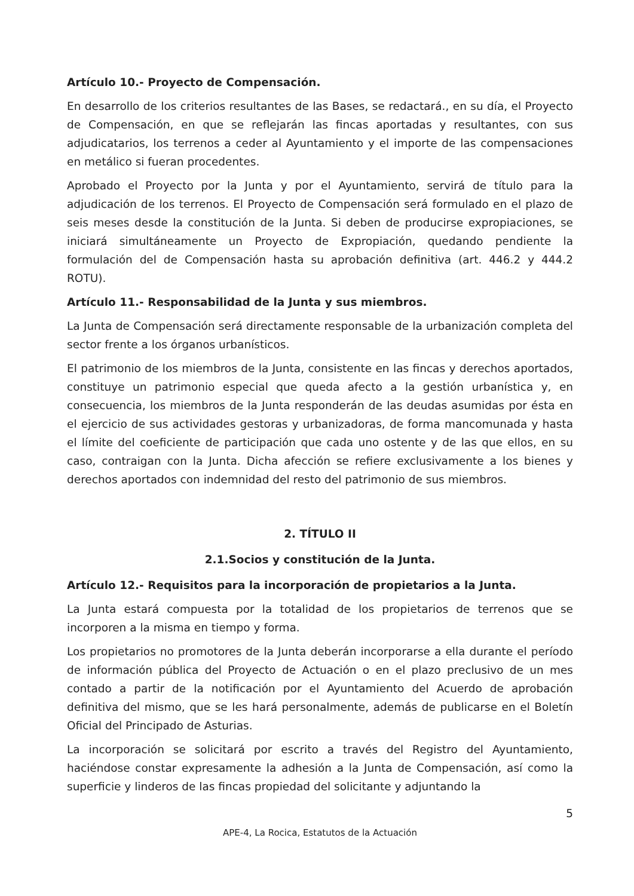Artículo 10.- Proyecto de Compensación.
En desarrollo de los criterios resultantes de las Bases, se redactará., en su día, el Proyecto de Compensación, en que se reflejarán las fincas aportadas y resultantes, con sus adjudicatarios, los terrenos a ceder al Ayuntamiento y el importe de las compensaciones en metálico si fueran procedentes.
Aprobado el Proyecto por la Junta y por el Ayuntamiento, servirá de título para la adjudicación de los terrenos. El Proyecto de Compensación será formulado en el plazo de seis meses desde la constitución de la Junta. Si deben de producirse expropiaciones, se iniciará simultáneamente un Proyecto de Expropiación, quedando pendiente la formulación del de Compensación hasta su aprobación definitiva (art. 446.2 y 444.2 ROTU).
Artículo 11.- Responsabilidad de la Junta y sus miembros.
La Junta de Compensación será directamente responsable de la urbanización completa del sector frente a los órganos urbanísticos.
El patrimonio de los miembros de la Junta, consistente en las fincas y derechos aportados, constituye un patrimonio especial que queda afecto a la gestión urbanística y, en consecuencia, los miembros de la Junta responderán de las deudas asumidas por ésta en el ejercicio de sus actividades gestoras y urbanizadoras, de forma mancomunada y hasta el límite del coeficiente de participación que cada uno ostente y de las que ellos, en su caso, contraigan con la Junta. Dicha afección se refiere exclusivamente a los bienes y derechos aportados con indemnidad del resto del patrimonio de sus miembros.
2. TÍTULO II
2.1.Socios y constitución de la Junta.
Artículo 12.- Requisitos para la incorporación de propietarios a la Junta.
La Junta estará compuesta por la totalidad de los propietarios de terrenos que se incorporen a la misma en tiempo y forma.
Los propietarios no promotores de la Junta deberán incorporarse a ella durante el período de información pública del Proyecto de Actuación o en el plazo preclusivo de un mes contado a partir de la notificación por el Ayuntamiento del Acuerdo de aprobación definitiva del mismo, que se les hará personalmente, además de publicarse en el Boletín Oficial del Principado de Asturias.
La incorporación se solicitará por escrito a través del Registro del Ayuntamiento, haciéndose constar expresamente la adhesión a la Junta de Compensación, así como la superficie y linderos de las fincas propiedad del solicitante y adjuntando la
5
APE-4, La Rocica, Estatutos de la Actuación